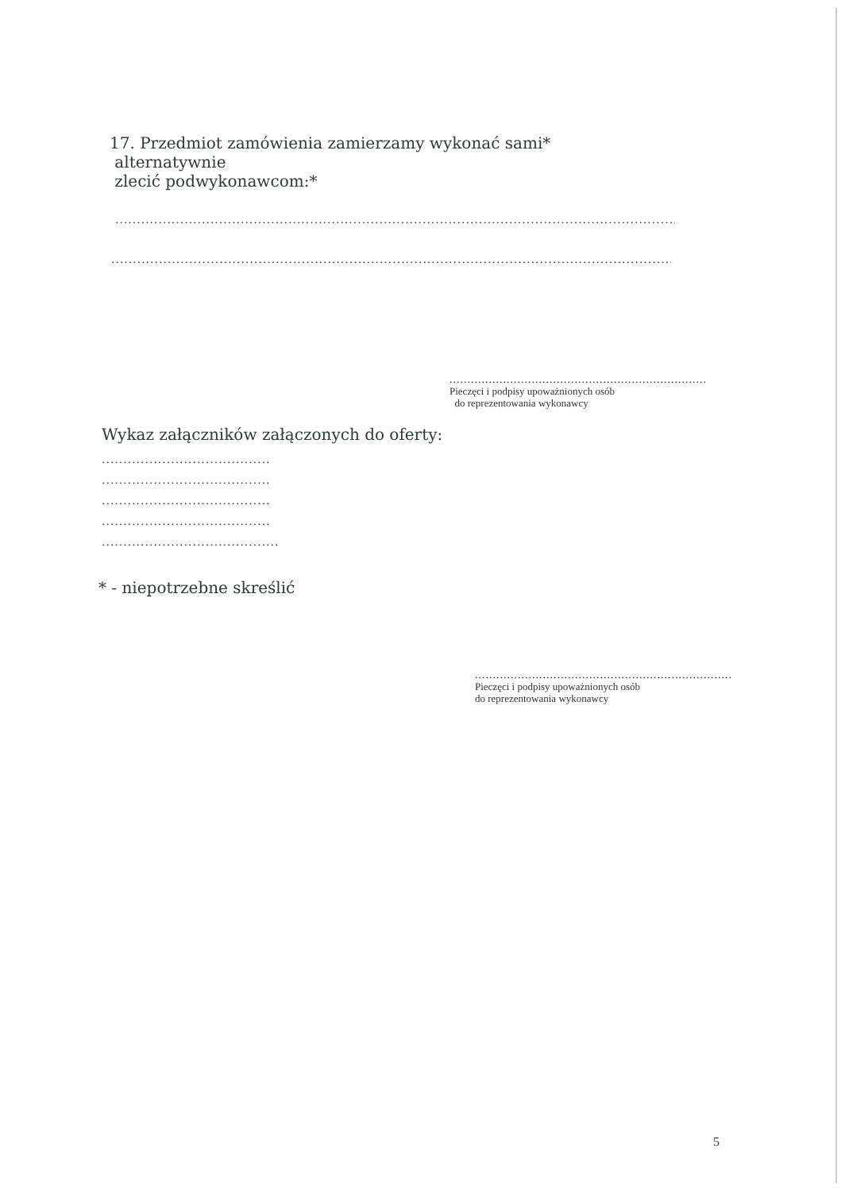17. Przedmiot zamówienia zamierzamy wykonać sami*
alternatywnie
zlecić podwykonawcom:*
..........................................................................................................................................................................................
..........................................................................................................................................................................................
........................................................................
Pieczęci i podpisy upoważnionych osób
do reprezentowania wykonawcy
Wykaz załączników załączonych do oferty:
.......................................
.......................................
.......................................
.......................................
.........................................
* - niepotrzebne skreślić
........................................................................
Pieczęci i podpisy upoważnionych osób
do reprezentowania wykonawcy
5